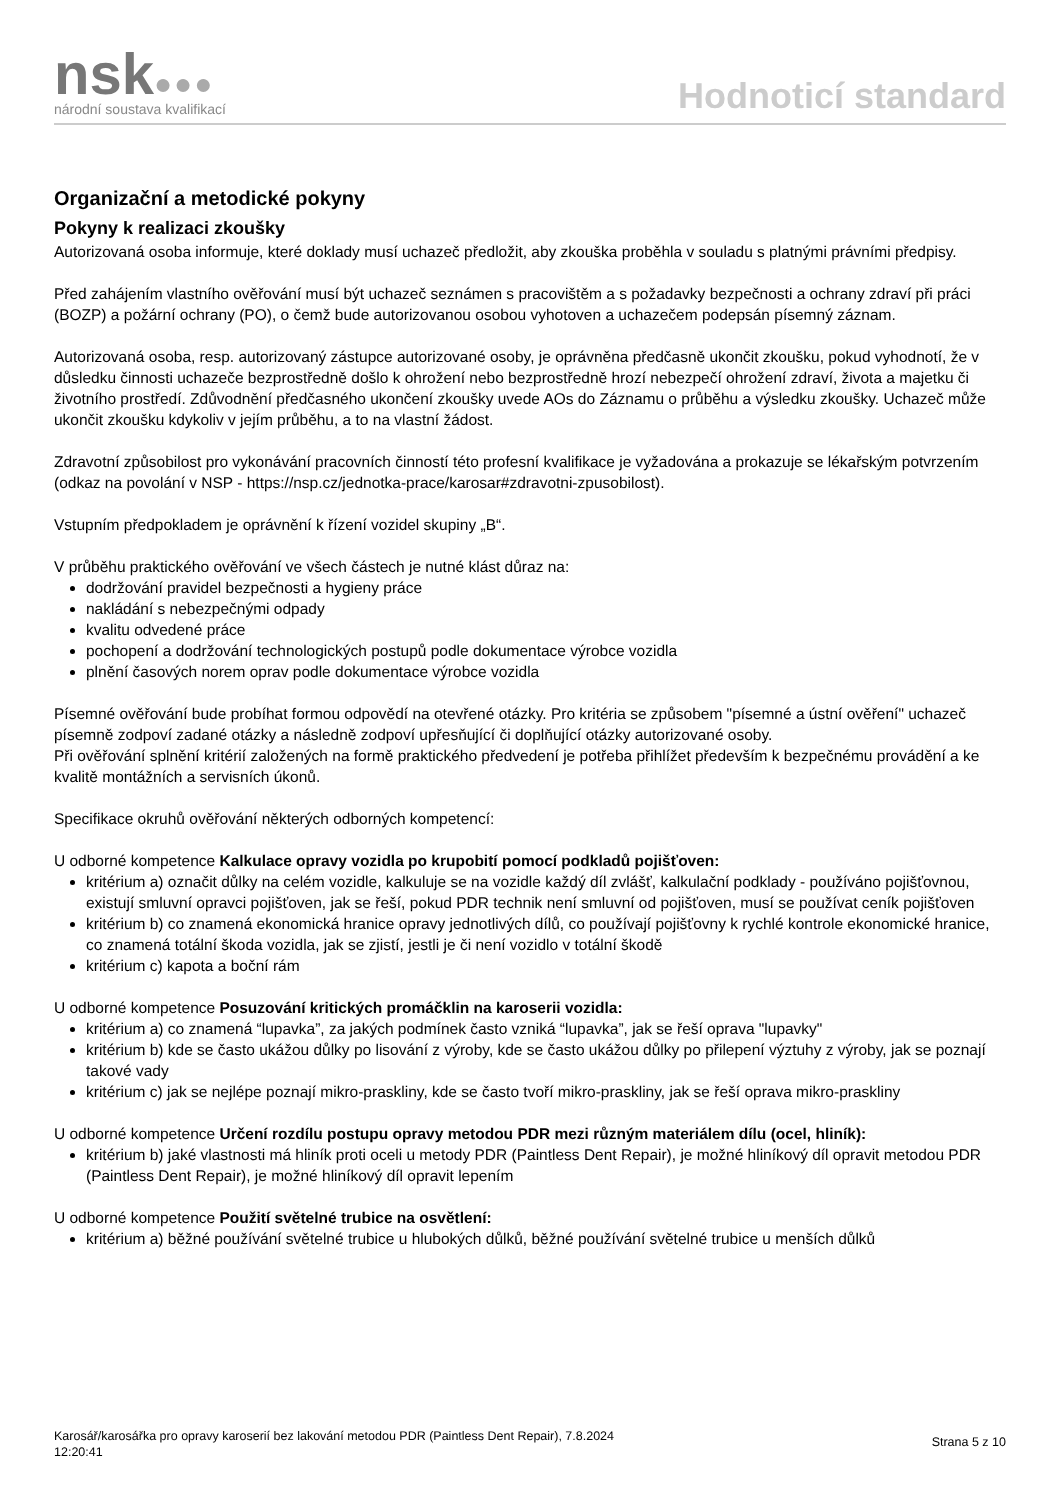nsk●●●
národní soustava kvalifikací
Hodnoticí standard
Organizační a metodické pokyny
Pokyny k realizaci zkoušky
Autorizovaná osoba informuje, které doklady musí uchazeč předložit, aby zkouška proběhla v souladu s platnými právními předpisy.
Před zahájením vlastního ověřování musí být uchazeč seznámen s pracovištěm a s požadavky bezpečnosti a ochrany zdraví při práci (BOZP) a požární ochrany (PO), o čemž bude autorizovanou osobou vyhotoven a uchazečem podepsán písemný záznam.
Autorizovaná osoba, resp. autorizovaný zástupce autorizované osoby, je oprávněna předčasně ukončit zkoušku, pokud vyhodnotí, že v důsledku činnosti uchazeče bezprostředně došlo k ohrožení nebo bezprostředně hrozí nebezpečí ohrožení zdraví, života a majetku či životního prostředí. Zdůvodnění předčasného ukončení zkoušky uvede AOs do Záznamu o průběhu a výsledku zkoušky. Uchazeč může ukončit zkoušku kdykoliv v jejím průběhu, a to na vlastní žádost.
Zdravotní způsobilost pro vykonávání pracovních činností této profesní kvalifikace je vyžadována a prokazuje se lékařským potvrzením (odkaz na povolání v NSP - https://nsp.cz/jednotka-prace/karosar#zdravotni-zpusobilost).
Vstupním předpokladem je oprávnění k řízení vozidel skupiny „B“.
V průběhu praktického ověřování ve všech částech je nutné klást důraz na:
dodržování pravidel bezpečnosti a hygieny práce
nakládání s nebezpečnými odpady
kvalitu odvedené práce
pochopení a dodržování technologických postupů podle dokumentace výrobce vozidla
plnění časových norem oprav podle dokumentace výrobce vozidla
Písemné ověřování bude probíhat formou odpovědí na otevřené otázky. Pro kritéria se způsobem "písemné a ústní ověření" uchazeč písemně zodpoví zadané otázky a následně zodpoví upřesňující či doplňující otázky autorizované osoby.
Při ověřování splnění kritérií založených na formě praktického předvedení je potřeba přihlížet především k bezpečnému provádění a ke kvalitě montážních a servisních úkonů.
Specifikace okruhů ověřování některých odborných kompetencí:
U odborné kompetence Kalkulace opravy vozidla po krupobití pomocí podkladů pojišťoven:
kritérium a) označit důlky na celém vozidle, kalkuluje se na vozidle každý díl zvlášť, kalkulační podklady - používáno pojišťovnou, existují smluvní opravci pojišťoven, jak se řeší, pokud PDR technik není smluvní od pojišťoven, musí se používat ceník pojišťoven
kritérium b) co znamená ekonomická hranice opravy jednotlivých dílů, co používají pojišťovny k rychlé kontrole ekonomické hranice, co znamená totální škoda vozidla, jak se zjistí, jestli je či není vozidlo v totální škodě
kritérium c) kapota a boční rám
U odborné kompetence Posuzování kritických promáčklin na karoserii vozidla:
kritérium a) co znamená “lupavka”, za jakých podmínek často vzniká “lupavka”, jak se řeší oprava "lupavky"
kritérium b) kde se často ukážou důlky po lisování z výroby, kde se často ukážou důlky po přilepení výztuhy z výroby, jak se poznají takové vady
kritérium c) jak se nejlépe poznají mikro-praskliny, kde se často tvoří mikro-praskliny, jak se řeší oprava mikro-praskliny
U odborné kompetence Určení rozdílu postupu opravy metodou PDR mezi různým materiálem dílu (ocel, hliník):
kritérium b) jaké vlastnosti má hliník proti oceli u metody PDR (Paintless Dent Repair), je možné hliníkový díl opravit metodou PDR (Paintless Dent Repair), je možné hliníkový díl opravit lepením
U odborné kompetence Použití světelné trubice na osvětlení:
kritérium a) běžné používání světelné trubice u hlubokých důlků, běžné používání světelné trubice u menších důlků
Karosář/karosářka pro opravy karoserií bez lakování metodou PDR (Paintless Dent Repair), 7.8.2024
12:20:41
Strana 5 z 10